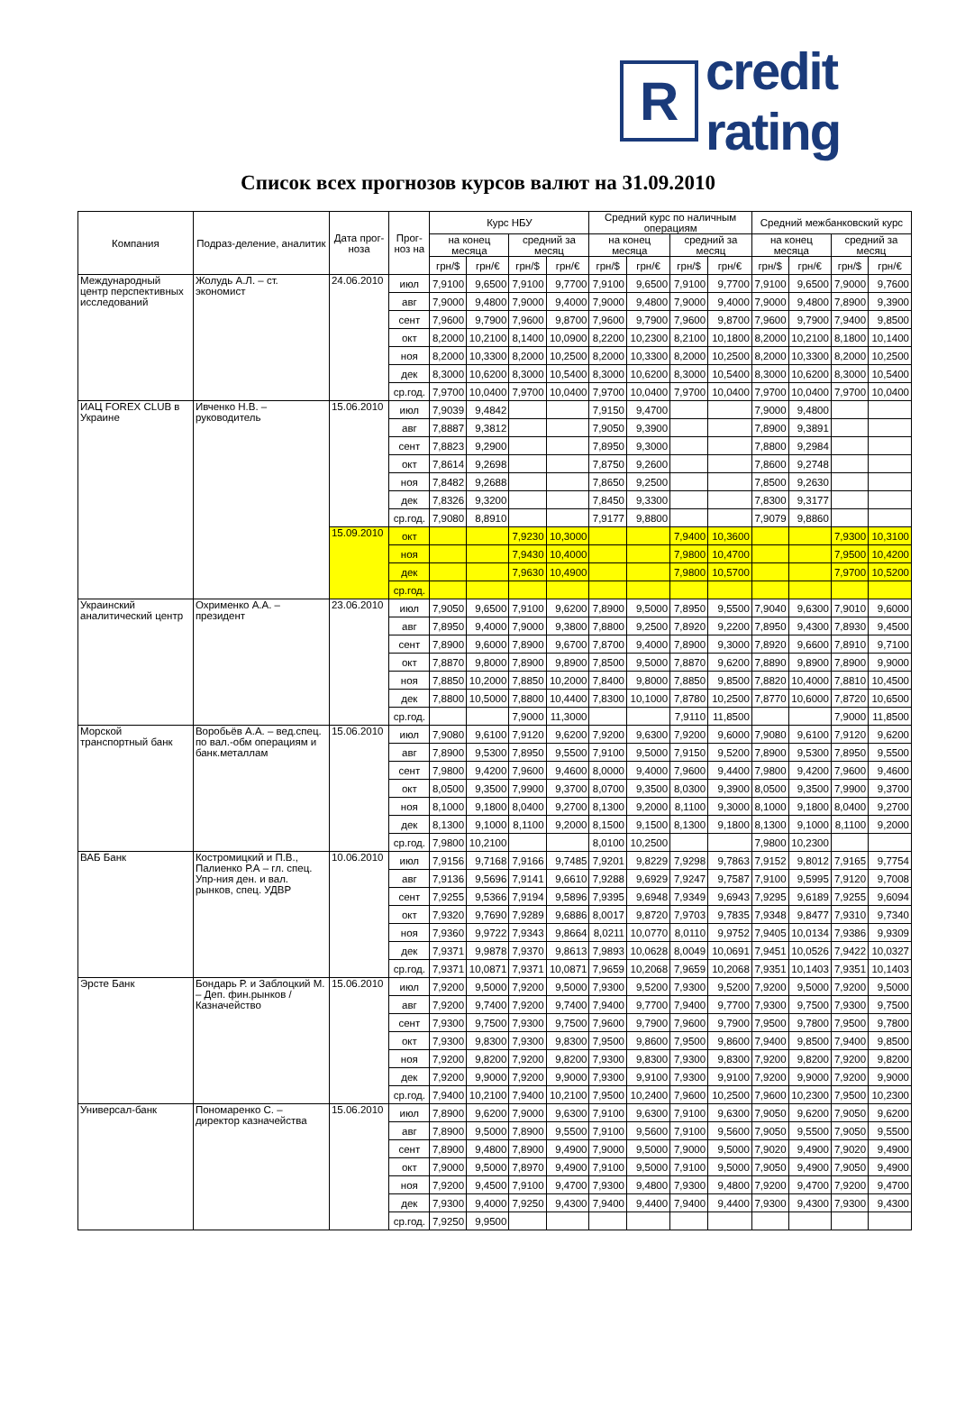R
credit rating
Список всех прогнозов курсов валют на 31.09.2010
| Компания | Подраз-деление, аналитик | Дата прог-ноза | Прог-ноз на | Курс НБУ | | | | Средний курс по наличным операциям | | | | Средний межбанковский курс | | | |
| --- | --- | --- | --- | --- | --- | --- | --- | --- | --- | --- | --- | --- | --- | --- | --- |
| | | | | на конец месяца | | средний за месяц | | на конец месяца | | средний за месяц | | на конец месяца | | средний за месяц | |
| | | | | грн/$ | грн/€ | грн/$ | грн/€ | грн/$ | грн/€ | грн/$ | грн/€ | грн/$ | грн/€ | грн/$ | грн/€ |
| Международный центр перспективных исследований | Жолудь А.Л. – ст. экономист | 24.06.2010 | июл | 7,9100 | 9,6500 | 7,9100 | 9,7700 | 7,9100 | 9,6500 | 7,9100 | 9,7700 | 7,9100 | 9,6500 | 7,9000 | 9,7600 |
| | | | авг | 7,9000 | 9,4800 | 7,9000 | 9,4000 | 7,9000 | 9,4800 | 7,9000 | 9,4000 | 7,9000 | 9,4800 | 7,8900 | 9,3900 |
| | | | сент | 7,9600 | 9,7900 | 7,9600 | 9,8700 | 7,9600 | 9,7900 | 7,9600 | 9,8700 | 7,9600 | 9,7900 | 7,9400 | 9,8500 |
| | | | окт | 8,2000 | 10,2100 | 8,1400 | 10,0900 | 8,2200 | 10,2300 | 8,2100 | 10,1800 | 8,2000 | 10,2100 | 8,1800 | 10,1400 |
| | | | ноя | 8,2000 | 10,3300 | 8,2000 | 10,2500 | 8,2000 | 10,3300 | 8,2000 | 10,2500 | 8,2000 | 10,3300 | 8,2000 | 10,2500 |
| | | | дек | 8,3000 | 10,6200 | 8,3000 | 10,5400 | 8,3000 | 10,6200 | 8,3000 | 10,5400 | 8,3000 | 10,6200 | 8,3000 | 10,5400 |
| | | | ср.год. | 7,9700 | 10,0400 | 7,9700 | 10,0400 | 7,9700 | 10,0400 | 7,9700 | 10,0400 | 7,9700 | 10,0400 | 7,9700 | 10,0400 |
| ИАЦ FOREX CLUB в Украине | Ивченко Н.В. – руководитель | 15.06.2010 | июл | 7,9039 | 9,4842 | | | 7,9150 | 9,4700 | | | 7,9000 | 9,4800 | | |
| | | | авг | 7,8887 | 9,3812 | | | 7,9050 | 9,3900 | | | 7,8900 | 9,3891 | | |
| | | | сент | 7,8823 | 9,2900 | | | 7,8950 | 9,3000 | | | 7,8800 | 9,2984 | | |
| | | | окт | 7,8614 | 9,2698 | | | 7,8750 | 9,2600 | | | 7,8600 | 9,2748 | | |
| | | | ноя | 7,8482 | 9,2688 | | | 7,8650 | 9,2500 | | | 7,8500 | 9,2630 | | |
| | | | дек | 7,8326 | 9,3200 | | | 7,8450 | 9,3300 | | | 7,8300 | 9,3177 | | |
| | | | ср.год. | 7,9080 | 8,8910 | | | 7,9177 | 9,8800 | | | 7,9079 | 9,8860 | | |
| | | 15.09.2010 | окт | | | 7,9230 | 10,3000 | | | 7,9400 | 10,3600 | | | 7,9300 | 10,3100 |
| | | | ноя | | | 7,9430 | 10,4000 | | | 7,9800 | 10,4700 | | | 7,9500 | 10,4200 |
| | | | дек | | | 7,9630 | 10,4900 | | | 7,9800 | 10,5700 | | | 7,9700 | 10,5200 |
| | | | ср.год. | | | | | | | | | | | | |
| Украинский аналитический центр | Охрименко А.А. – президент | 23.06.2010 | июл | 7,9050 | 9,6500 | 7,9100 | 9,6200 | 7,8900 | 9,5000 | 7,8950 | 9,5500 | 7,9040 | 9,6300 | 7,9010 | 9,6000 |
| | | | авг | 7,8950 | 9,4000 | 7,9000 | 9,3800 | 7,8800 | 9,2500 | 7,8920 | 9,2200 | 7,8950 | 9,4300 | 7,8930 | 9,4500 |
| | | | сент | 7,8900 | 9,6000 | 7,8900 | 9,6700 | 7,8700 | 9,4000 | 7,8900 | 9,3000 | 7,8920 | 9,6600 | 7,8910 | 9,7100 |
| | | | окт | 7,8870 | 9,8000 | 7,8900 | 9,8900 | 7,8500 | 9,5000 | 7,8870 | 9,6200 | 7,8890 | 9,8900 | 7,8900 | 9,9000 |
| | | | ноя | 7,8850 | 10,2000 | 7,8850 | 10,2000 | 7,8400 | 9,8000 | 7,8850 | 9,8500 | 7,8820 | 10,4000 | 7,8810 | 10,4500 |
| | | | дек | 7,8800 | 10,5000 | 7,8800 | 10,4400 | 7,8300 | 10,1000 | 7,8780 | 10,2500 | 7,8770 | 10,6000 | 7,8720 | 10,6500 |
| | | | ср.год. | | | 7,9000 | 11,3000 | | | 7,9110 | 11,8500 | | | 7,9000 | 11,8500 |
| Морской транспортный банк | Воробьёв А.А. – вед.спец. по вал.-обм операциям и банк.металлам | 15.06.2010 | июл | 7,9080 | 9,6100 | 7,9120 | 9,6200 | 7,9200 | 9,6300 | 7,9200 | 9,6000 | 7,9080 | 9,6100 | 7,9120 | 9,6200 |
| | | | авг | 7,8900 | 9,5300 | 7,8950 | 9,5500 | 7,9100 | 9,5000 | 7,9150 | 9,5200 | 7,8900 | 9,5300 | 7,8950 | 9,5500 |
| | | | сент | 7,9800 | 9,4200 | 7,9600 | 9,4600 | 8,0000 | 9,4000 | 7,9600 | 9,4400 | 7,9800 | 9,4200 | 7,9600 | 9,4600 |
| | | | окт | 8,0500 | 9,3500 | 7,9900 | 9,3700 | 8,0700 | 9,3500 | 8,0300 | 9,3900 | 8,0500 | 9,3500 | 7,9900 | 9,3700 |
| | | | ноя | 8,1000 | 9,1800 | 8,0400 | 9,2700 | 8,1300 | 9,2000 | 8,1100 | 9,3000 | 8,1000 | 9,1800 | 8,0400 | 9,2700 |
| | | | дек | 8,1300 | 9,1000 | 8,1100 | 9,2000 | 8,1500 | 9,1500 | 8,1300 | 9,1800 | 8,1300 | 9,1000 | 8,1100 | 9,2000 |
| | | | ср.год. | 7,9800 | 10,2100 | | | 8,0100 | 10,2500 | | | 7,9800 | 10,2300 | | |
| ВАБ Банк | Костромицкий и П.В., Палиенко Р.А – гл. спец. Упр-ния ден. и вал. рынков, спец. УДВР | 10.06.2010 | июл | 7,9156 | 9,7168 | 7,9166 | 9,7485 | 7,9201 | 9,8229 | 7,9298 | 9,7863 | 7,9152 | 9,8012 | 7,9165 | 9,7754 |
| | | | авг | 7,9136 | 9,5696 | 7,9141 | 9,6610 | 7,9288 | 9,6929 | 7,9247 | 9,7587 | 7,9100 | 9,5995 | 7,9120 | 9,7008 |
| | | | сент | 7,9255 | 9,5366 | 7,9194 | 9,5896 | 7,9395 | 9,6948 | 7,9349 | 9,6943 | 7,9295 | 9,6189 | 7,9255 | 9,6094 |
| | | | окт | 7,9320 | 9,7690 | 7,9289 | 9,6886 | 8,0017 | 9,8720 | 7,9703 | 9,7835 | 7,9348 | 9,8477 | 7,9310 | 9,7340 |
| | | | ноя | 7,9360 | 9,9722 | 7,9343 | 9,8664 | 8,0211 | 10,0770 | 8,0110 | 9,9752 | 7,9405 | 10,0134 | 7,9386 | 9,9309 |
| | | | дек | 7,9371 | 9,9878 | 7,9370 | 9,8613 | 7,9893 | 10,0628 | 8,0049 | 10,0691 | 7,9451 | 10,0526 | 7,9422 | 10,0327 |
| | | | ср.год. | 7,9371 | 10,0871 | 7,9371 | 10,0871 | 7,9659 | 10,2068 | 7,9659 | 10,2068 | 7,9351 | 10,1403 | 7,9351 | 10,1403 |
| Эрсте Банк | Бондарь Р. и Заблоцкий М. – Деп. фин.рынков / Казначейство | 15.06.2010 | июл | 7,9200 | 9,5000 | 7,9200 | 9,5000 | 7,9300 | 9,5200 | 7,9300 | 9,5200 | 7,9200 | 9,5000 | 7,9200 | 9,5000 |
| | | | авг | 7,9200 | 9,7400 | 7,9200 | 9,7400 | 7,9400 | 9,7700 | 7,9400 | 9,7700 | 7,9300 | 9,7500 | 7,9300 | 9,7500 |
| | | | сент | 7,9300 | 9,7500 | 7,9300 | 9,7500 | 7,9600 | 9,7900 | 7,9600 | 9,7900 | 7,9500 | 9,7800 | 7,9500 | 9,7800 |
| | | | окт | 7,9300 | 9,8300 | 7,9300 | 9,8300 | 7,9500 | 9,8600 | 7,9500 | 9,8600 | 7,9400 | 9,8500 | 7,9400 | 9,8500 |
| | | | ноя | 7,9200 | 9,8200 | 7,9200 | 9,8200 | 7,9300 | 9,8300 | 7,9300 | 9,8300 | 7,9200 | 9,8200 | 7,9200 | 9,8200 |
| | | | дек | 7,9200 | 9,9000 | 7,9200 | 9,9000 | 7,9300 | 9,9100 | 7,9300 | 9,9100 | 7,9200 | 9,9000 | 7,9200 | 9,9000 |
| | | | ср.год. | 7,9400 | 10,2100 | 7,9400 | 10,2100 | 7,9500 | 10,2400 | 7,9600 | 10,2500 | 7,9600 | 10,2300 | 7,9500 | 10,2300 |
| Универсал-банк | Пономаренко С. – директор казначейства | 15.06.2010 | июл | 7,8900 | 9,6200 | 7,9000 | 9,6300 | 7,9100 | 9,6300 | 7,9100 | 9,6300 | 7,9050 | 9,6200 | 7,9050 | 9,6200 |
| | | | авг | 7,8900 | 9,5000 | 7,8900 | 9,5500 | 7,9100 | 9,5600 | 7,9100 | 9,5600 | 7,9050 | 9,5500 | 7,9050 | 9,5500 |
| | | | сент | 7,8900 | 9,4800 | 7,8900 | 9,4900 | 7,9000 | 9,5000 | 7,9000 | 9,5000 | 7,9020 | 9,4900 | 7,9020 | 9,4900 |
| | | | окт | 7,9000 | 9,5000 | 7,8970 | 9,4900 | 7,9100 | 9,5000 | 7,9100 | 9,5000 | 7,9050 | 9,4900 | 7,9050 | 9,4900 |
| | | | ноя | 7,9200 | 9,4500 | 7,9100 | 9,4700 | 7,9300 | 9,4800 | 7,9300 | 9,4800 | 7,9200 | 9,4700 | 7,9200 | 9,4700 |
| | | | дек | 7,9300 | 9,4000 | 7,9250 | 9,4300 | 7,9400 | 9,4400 | 7,9400 | 9,4400 | 7,9300 | 9,4300 | 7,9300 | 9,4300 |
| | | | ср.год. | 7,9250 | 9,9500 | | | | | | | | | | |